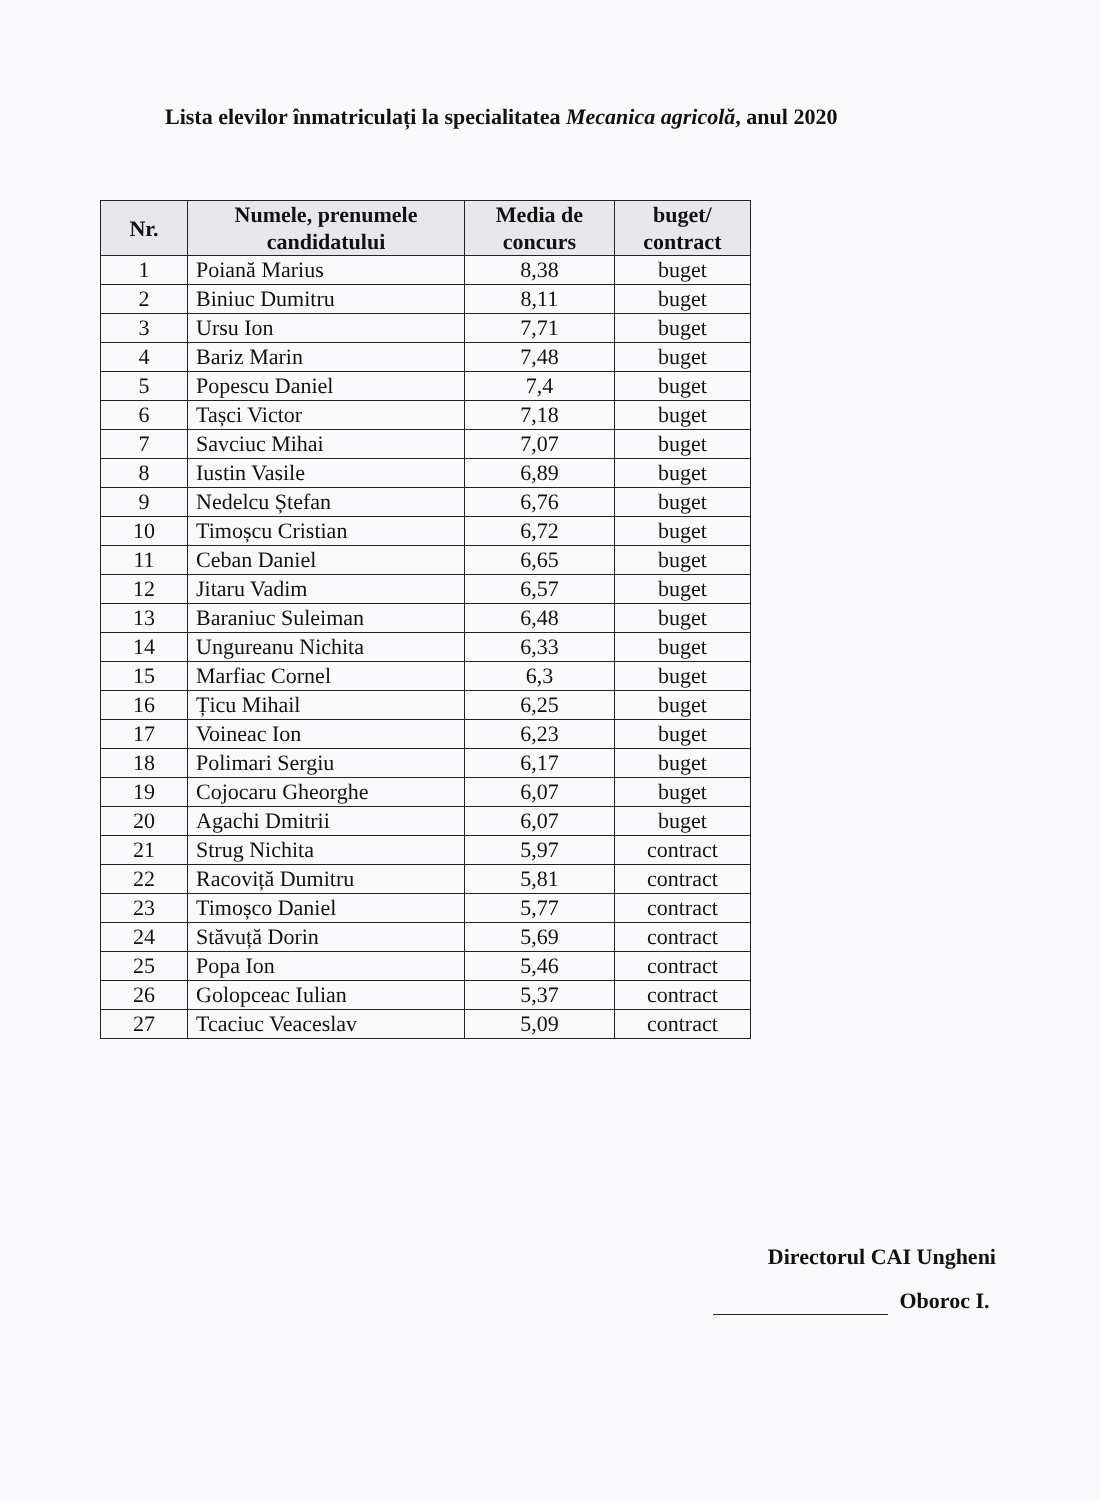Lista elevilor înmatriculați la specialitatea Mecanica agricolă, anul 2020
| Nr. | Numele, prenumele candidatului | Media de concurs | buget/ contract |
| --- | --- | --- | --- |
| 1 | Poiană Marius | 8,38 | buget |
| 2 | Biniuc Dumitru | 8,11 | buget |
| 3 | Ursu Ion | 7,71 | buget |
| 4 | Bariz Marin | 7,48 | buget |
| 5 | Popescu Daniel | 7,4 | buget |
| 6 | Tașci Victor | 7,18 | buget |
| 7 | Savciuc Mihai | 7,07 | buget |
| 8 | Iustin Vasile | 6,89 | buget |
| 9 | Nedelcu Ștefan | 6,76 | buget |
| 10 | Timoșcu Cristian | 6,72 | buget |
| 11 | Ceban Daniel | 6,65 | buget |
| 12 | Jitaru Vadim | 6,57 | buget |
| 13 | Baraniuc Suleiman | 6,48 | buget |
| 14 | Ungureanu Nichita | 6,33 | buget |
| 15 | Marfiac Cornel | 6,3 | buget |
| 16 | Țicu Mihail | 6,25 | buget |
| 17 | Voineac Ion | 6,23 | buget |
| 18 | Polimari Sergiu | 6,17 | buget |
| 19 | Cojocaru Gheorghe | 6,07 | buget |
| 20 | Agachi Dmitrii | 6,07 | buget |
| 21 | Strug Nichita | 5,97 | contract |
| 22 | Racoviță Dumitru | 5,81 | contract |
| 23 | Timoșco Daniel | 5,77 | contract |
| 24 | Stăvuță Dorin | 5,69 | contract |
| 25 | Popa Ion | 5,46 | contract |
| 26 | Golopceac Iulian | 5,37 | contract |
| 27 | Tcaciuc Veaceslav | 5,09 | contract |
Directorul CAI Ungheni
Oboroc I.